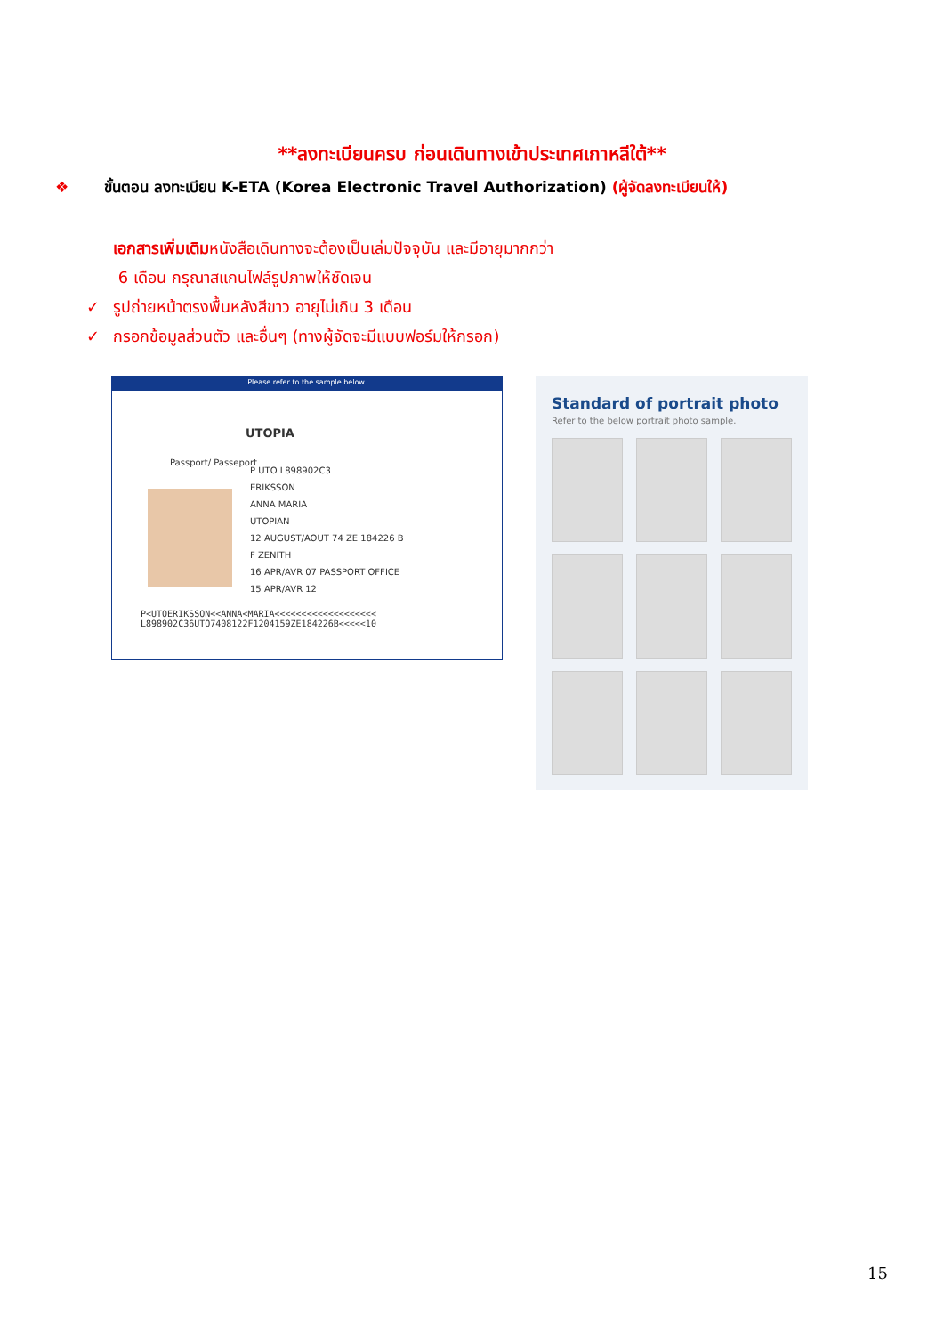**ลงทะเบียนครบ ก่อนเดินทางเข้าประเทศเกาหลีใต้**
❖ ขั้นตอน ลงทะเบียน K-ETA (Korea Electronic Travel Authorization) (ผู้จัดลงทะเบียนให้)
เอกสารเพิ่มเติมหนังสือเดินทางจะต้องเป็นเล่มปัจจุบัน และมีอายุมากกว่า
6 เดือน กรุณาสแกนไฟล์รูปภาพให้ชัดเจน
✓ รูปถ่ายหน้าตรงพื้นหลังสีขาว อายุไม่เกิน 3 เดือน
✓ กรอกข้อมูลส่วนตัว และอื่นๆ (ทางผู้จัดจะมีแบบฟอร์มให้กรอก)
Please refer to the sample below.
UTOPIA
Passport/ Passeport
P UTO L898902C3
ERIKSSON
ANNA MARIA
UTOPIAN
12 AUGUST/AOUT 74 ZE 184226 B
F ZENITH
16 APR/AVR 07 PASSPORT OFFICE
15 APR/AVR 12
P<UTOERIKSSON<<ANNA<MARIA<<<<<<<<<<<<<<<<<<<
L898902C36UTO7408122F1204159ZE184226B<<<<<10
Standard of portrait photo
Refer to the below portrait photo sample.
15